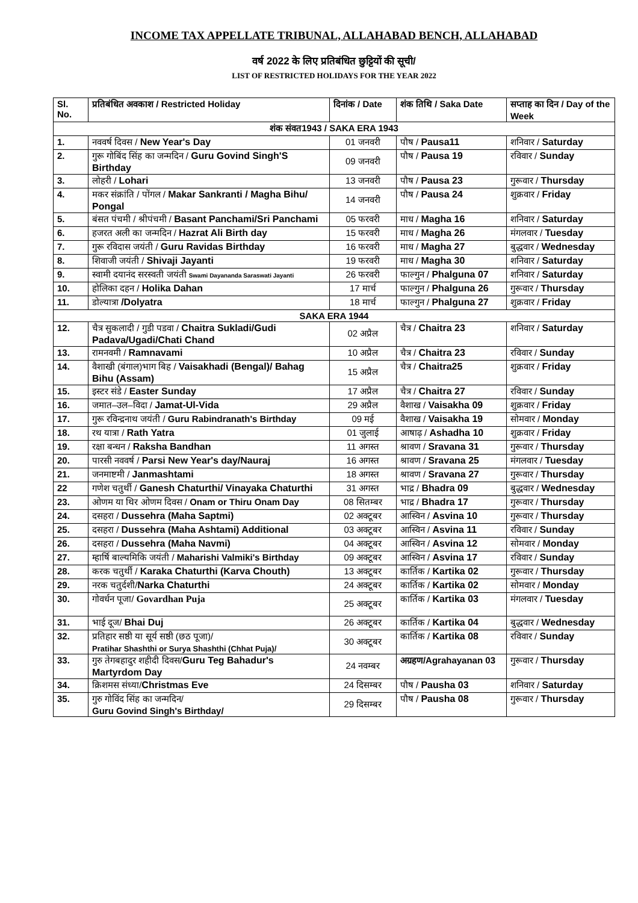INCOME TAX APPELLATE TRIBUNAL, ALLAHABAD BENCH, ALLAHABAD
वर्ष 2022 के लिए प्रतिबंधित छुट्टियों की सूची/
LIST OF RESTRICTED HOLIDAYS FOR THE YEAR 2022
| Sl. No. | प्रतिबंधित अवकाश / Restricted Holiday | दिनांक / Date | शंक तिथि / Saka Date | सप्ताह का दिन / Day of the Week |
| --- | --- | --- | --- | --- |
| शंक संवत1943 / SAKA ERA 1943 | | | | |
| 1. | नववर्ष दिवस / New Year's Day | 01 जनवरी | पौष / Pausa11 | शनिवार / Saturday |
| 2. | गुरू गोबिंद सिंह का जन्मदिन / Guru Govind Singh'S Birthday | 09 जनवरी | पौष / Pausa 19 | रविवार / Sunday |
| 3. | लोहरी / Lohari | 13 जनवरी | पौष / Pausa 23 | गुरूवार / Thursday |
| 4. | मकर संक्रांति / पोंगल / Makar Sankranti / Magha Bihu/ Pongal | 14 जनवरी | पौष / Pausa 24 | शुक्रवार / Friday |
| 5. | बंसत पंचमी / श्रीपंचमी / Basant Panchami/Sri Panchami | 05 फरवरी | माध / Magha 16 | शनिवार / Saturday |
| 6. | हजरत अली का जन्मदिन / Hazrat Ali Birth day | 15 फरवरी | माध / Magha 26 | मंगलवार / Tuesday |
| 7. | गुरू रविदास जयंती / Guru Ravidas Birthday | 16 फरवरी | माध / Magha 27 | बुद्धवार / Wednesday |
| 8. | शिवाजी जयंती / Shivaji Jayanti | 19 फरवरी | माध / Magha 30 | शनिवार / Saturday |
| 9. | स्वामी दयानंद सरस्वती जयंती Swami Dayananda Saraswati Jayanti | 26 फरवरी | फाल्गुन / Phalguna 07 | शनिवार / Saturday |
| 10. | होलिका दहन / Holika Dahan | 17 मार्च | फाल्गुन / Phalguna 26 | गुरूवार / Thursday |
| 11. | डोल्यात्रा /Dolyatra | 18 मार्च | फाल्गुन / Phalguna 27 | शुक्रवार / Friday |
| SAKA ERA 1944 | | | | |
| 12. | चैत्र सुकलादी / गुडी पडवा / Chaitra Sukladi/Gudi Padava/Ugadi/Chati Chand | 02 अप्रैल | चैत्र / Chaitra 23 | शनिवार / Saturday |
| 13. | रामनवमी / Ramnavami | 10 अप्रैल | चैत्र / Chaitra 23 | रविवार / Sunday |
| 14. | वैशाखी (बंगाल)भाग बिह / Vaisakhadi (Bengal)/ Bahag Bihu (Assam) | 15 अप्रैल | चैत्र / Chaitra25 | शुक्रवार / Friday |
| 15. | इस्टर संडे / Easter Sunday | 17 अप्रैल | चैत्र / Chaitra 27 | रविवार / Sunday |
| 16. | जमात–उल–विदा / Jamat-Ul-Vida | 29 अप्रैल | वैशाख / Vaisakha 09 | शुक्रवार / Friday |
| 17. | गुरू रविन्द्रनाथ जयंती / Guru Rabindranath's Birthday | 09 मई | वैशाख / Vaisakha 19 | सोमवार / Monday |
| 18. | रथ यात्रा / Rath Yatra | 01 जुलाई | आषाढ़ / Ashadha 10 | शुक्रवार / Friday |
| 19. | रक्षा बन्धन / Raksha Bandhan | 11 अगस्त | श्रावण / Sravana 31 | गुरूवार / Thursday |
| 20. | पारसी नववर्ष / Parsi New Year's day/Nauraj | 16 अगस्त | श्रावण / Sravana 25 | मंगलवार / Tuesday |
| 21. | जनमाष्टमी / Janmashtami | 18 अगस्त | श्रावण / Sravana 27 | गुरूवार / Thursday |
| 22 | गणेश चतुर्थी / Ganesh Chaturthi/ Vinayaka Chaturthi | 31 अगस्त | भाद्र / Bhadra 09 | बुद्धवार / Wednesday |
| 23. | ओणम या थिर ओणम दिवस / Onam or Thiru Onam Day | 08 सितम्बर | भाद्र / Bhadra 17 | गुरूवार / Thursday |
| 24. | दसहरा / Dussehra (Maha Saptmi) | 02 अक्टूबर | आस्विन / Asvina 10 | गुरूवार / Thursday |
| 25. | दसहरा / Dussehra (Maha Ashtami) Additional | 03 अक्टूबर | आस्विन / Asvina 11 | रविवार / Sunday |
| 26. | दसहरा / Dussehra (Maha Navmi) | 04 अक्टूबर | आस्विन / Asvina 12 | सोमवार / Monday |
| 27. | म्हार्षि बाल्यमिकि जयंती / Maharishi Valmiki's Birthday | 09 अक्टूबर | आस्विन / Asvina 17 | रविवार / Sunday |
| 28. | करक चतुर्थी / Karaka Chaturthi (Karva Chouth) | 13 अक्टूबर | कार्तिक / Kartika 02 | गुरूवार / Thursday |
| 29. | नरक चतुर्दशी/ Narka Chaturthi | 24 अक्टूबर | कार्तिक / Kartika 02 | सोमवार / Monday |
| 30. | गोवर्धन पूजा/ Govardhan Puja | 25 अक्टूबर | कार्तिक / Kartika 03 | मंगलवार / Tuesday |
| 31. | भाई दूज/ Bhai Duj | 26 अक्टूबर | कार्तिक / Kartika 04 | बुद्धवार / Wednesday |
| 32. | प्रतिहार सष्ठी या सूर्य सष्ठी (छठ पूजा)/ Pratihar Shashthi or Surya Shashthi (Chhat Puja)/ | 30 अक्टूबर | कार्तिक / Kartika 08 | रविवार / Sunday |
| 33. | गुरु तेगबहादुर शहीदी दिवस/ Guru Teg Bahadur's Martyrdom Day | 24 नवम्बर | अग्रहण/Agrahayanan 03 | गुरूवार / Thursday |
| 34. | क्रिशमस संध्या/ Christmas Eve | 24 दिसम्बर | पौष / Pausha 03 | शनिवार / Saturday |
| 35. | गुरु गोविंद सिंह का जन्मदिन/ Guru Govind Singh's Birthday/ | 29 दिसम्बर | पौष / Pausha 08 | गुरूवार / Thursday |